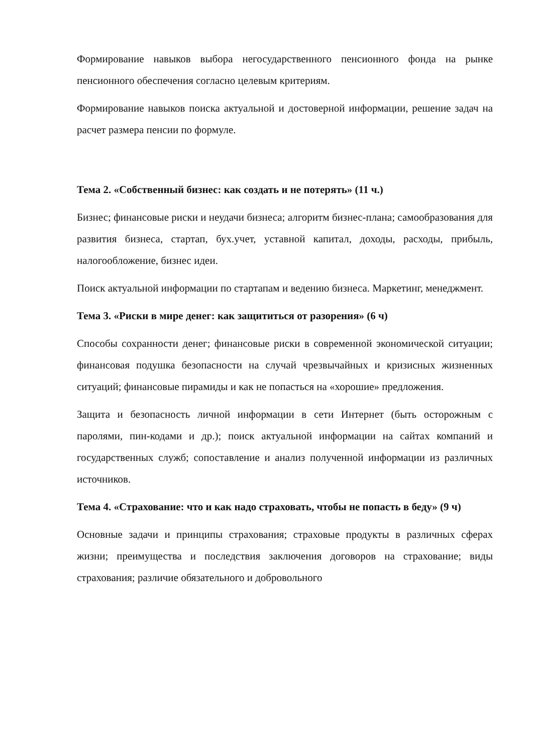Формирование навыков выбора негосударственного пенсионного фонда на рынке пенсионного обеспечения согласно целевым критериям.
Формирование навыков поиска актуальной и достоверной информации, решение задач на расчет размера пенсии по формуле.
Тема 2. «Собственный бизнес: как создать и не потерять» (11 ч.)
Бизнес; финансовые риски и неудачи бизнеса; алгоритм бизнес-плана; самообразования для развития бизнеса, стартап, бух.учет, уставной капитал, доходы, расходы, прибыль, налогообложение, бизнес идеи.
Поиск актуальной информации по стартапам и ведению бизнеса. Маркетинг, менеджмент.
Тема 3. «Риски в мире денег: как защититься от разорения» (6 ч)
Способы сохранности денег; финансовые риски в современной экономической ситуации; финансовая подушка безопасности на случай чрезвычайных и кризисных жизненных ситуаций; финансовые пирамиды и как не попасться на «хорошие» предложения.
Защита и безопасность личной информации в сети Интернет (быть осторожным с паролями, пин-кодами и др.); поиск актуальной информации на сайтах компаний и государственных служб; сопоставление и анализ полученной информации из различных источников.
Тема 4. «Страхование: что и как надо страховать, чтобы не попасть в беду» (9 ч)
Основные задачи и принципы страхования; страховые продукты в различных сферах жизни; преимущества и последствия заключения договоров на страхование; виды страхования; различие обязательного и добровольного